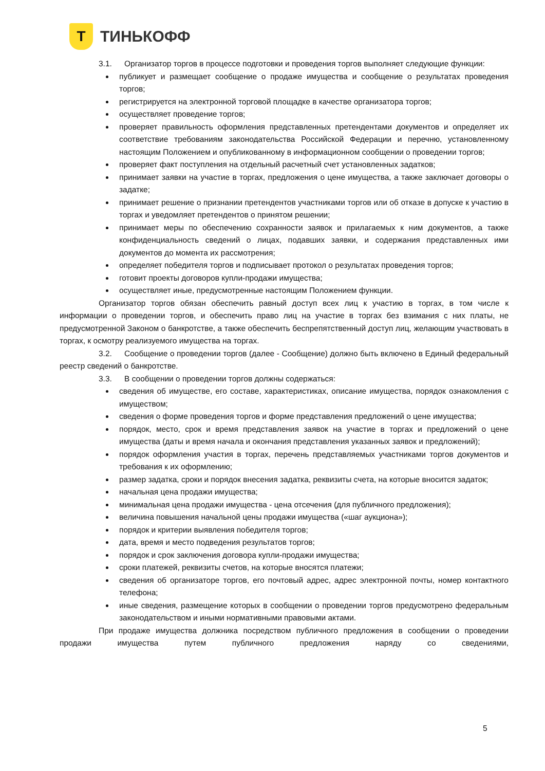Т
ТИНЬКОФФ
3.1. Организатор торгов в процессе подготовки и проведения торгов выполняет следующие функции:
публикует и размещает сообщение о продаже имущества и сообщение о результатах проведения торгов;
регистрируется на электронной торговой площадке в качестве организатора торгов;
осуществляет проведение торгов;
проверяет правильность оформления представленных претендентами документов и определяет их соответствие требованиям законодательства Российской Федерации и перечню, установленному настоящим Положением и опубликованному в информационном сообщении о проведении торгов;
проверяет факт поступления на отдельный расчетный счет установленных задатков;
принимает заявки на участие в торгах, предложения о цене имущества, а также заключает договоры о задатке;
принимает решение о признании претендентов участниками торгов или об отказе в допуске к участию в торгах и уведомляет претендентов о принятом решении;
принимает меры по обеспечению сохранности заявок и прилагаемых к ним документов, а также конфиденциальность сведений о лицах, подавших заявки, и содержания представленных ими документов до момента их рассмотрения;
определяет победителя торгов и подписывает протокол о результатах проведения торгов;
готовит проекты договоров купли-продажи имущества;
осуществляет иные, предусмотренные настоящим Положением функции.
Организатор торгов обязан обеспечить равный доступ всех лиц к участию в торгах, в том числе к информации о проведении торгов, и обеспечить право лиц на участие в торгах без взимания с них платы, не предусмотренной Законом о банкротстве, а также обеспечить беспрепятственный доступ лиц, желающим участвовать в торгах, к осмотру реализуемого имущества на торгах.
3.2. Сообщение о проведении торгов (далее - Сообщение) должно быть включено в Единый федеральный реестр сведений о банкротстве.
3.3. В сообщении о проведении торгов должны содержаться:
сведения об имуществе, его составе, характеристиках, описание имущества, порядок ознакомления с имуществом;
сведения о форме проведения торгов и форме представления предложений о цене имущества;
порядок, место, срок и время представления заявок на участие в торгах и предложений о цене имущества (даты и время начала и окончания представления указанных заявок и предложений);
порядок оформления участия в торгах, перечень представляемых участниками торгов документов и требования к их оформлению;
размер задатка, сроки и порядок внесения задатка, реквизиты счета, на которые вносится задаток;
начальная цена продажи имущества;
минимальная цена продажи имущества - цена отсечения (для публичного предложения);
величина повышения начальной цены продажи имущества («шаг аукциона»);
порядок и критерии выявления победителя торгов;
дата, время и место подведения результатов торгов;
порядок и срок заключения договора купли-продажи имущества;
сроки платежей, реквизиты счетов, на которые вносятся платежи;
сведения об организаторе торгов, его почтовый адрес, адрес электронной почты, номер контактного телефона;
иные сведения, размещение которых в сообщении о проведении торгов предусмотрено федеральным законодательством и иными нормативными правовыми актами.
При продаже имущества должника посредством публичного предложения в сообщении о проведении продажи имущества путем публичного предложения наряду со сведениями,
5